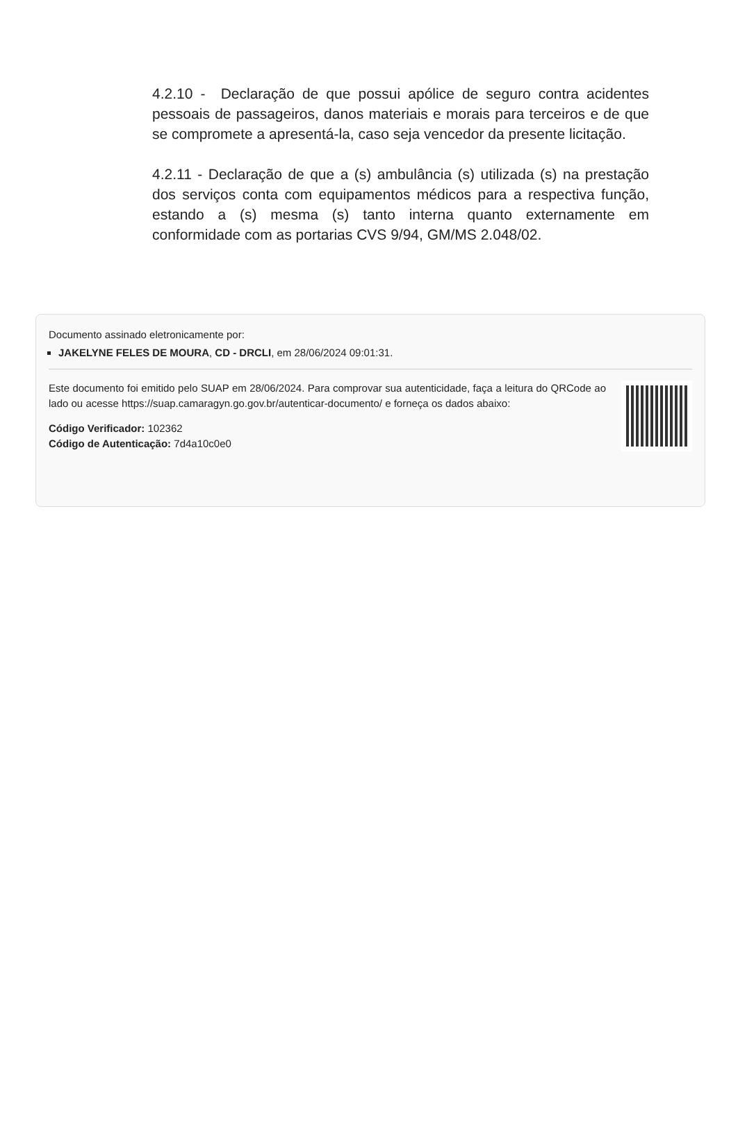4.2.10 - Declaração de que possui apólice de seguro contra acidentes pessoais de passageiros, danos materiais e morais para terceiros e de que se compromete a apresentá-la, caso seja vencedor da presente licitação.
4.2.11 - Declaração de que a (s) ambulância (s) utilizada (s) na prestação dos serviços conta com equipamentos médicos para a respectiva função, estando a (s) mesma (s) tanto interna quanto externamente em conformidade com as portarias CVS 9/94, GM/MS 2.048/02.
Documento assinado eletronicamente por:
JAKELYNE FELES DE MOURA, CD - DRCLI, em 28/06/2024 09:01:31.
Este documento foi emitido pelo SUAP em 28/06/2024. Para comprovar sua autenticidade, faça a leitura do QRCode ao lado ou acesse https://suap.camaragyn.go.gov.br/autenticar-documento/ e forneça os dados abaixo:
Código Verificador: 102362
Código de Autenticação: 7d4a10c0e0